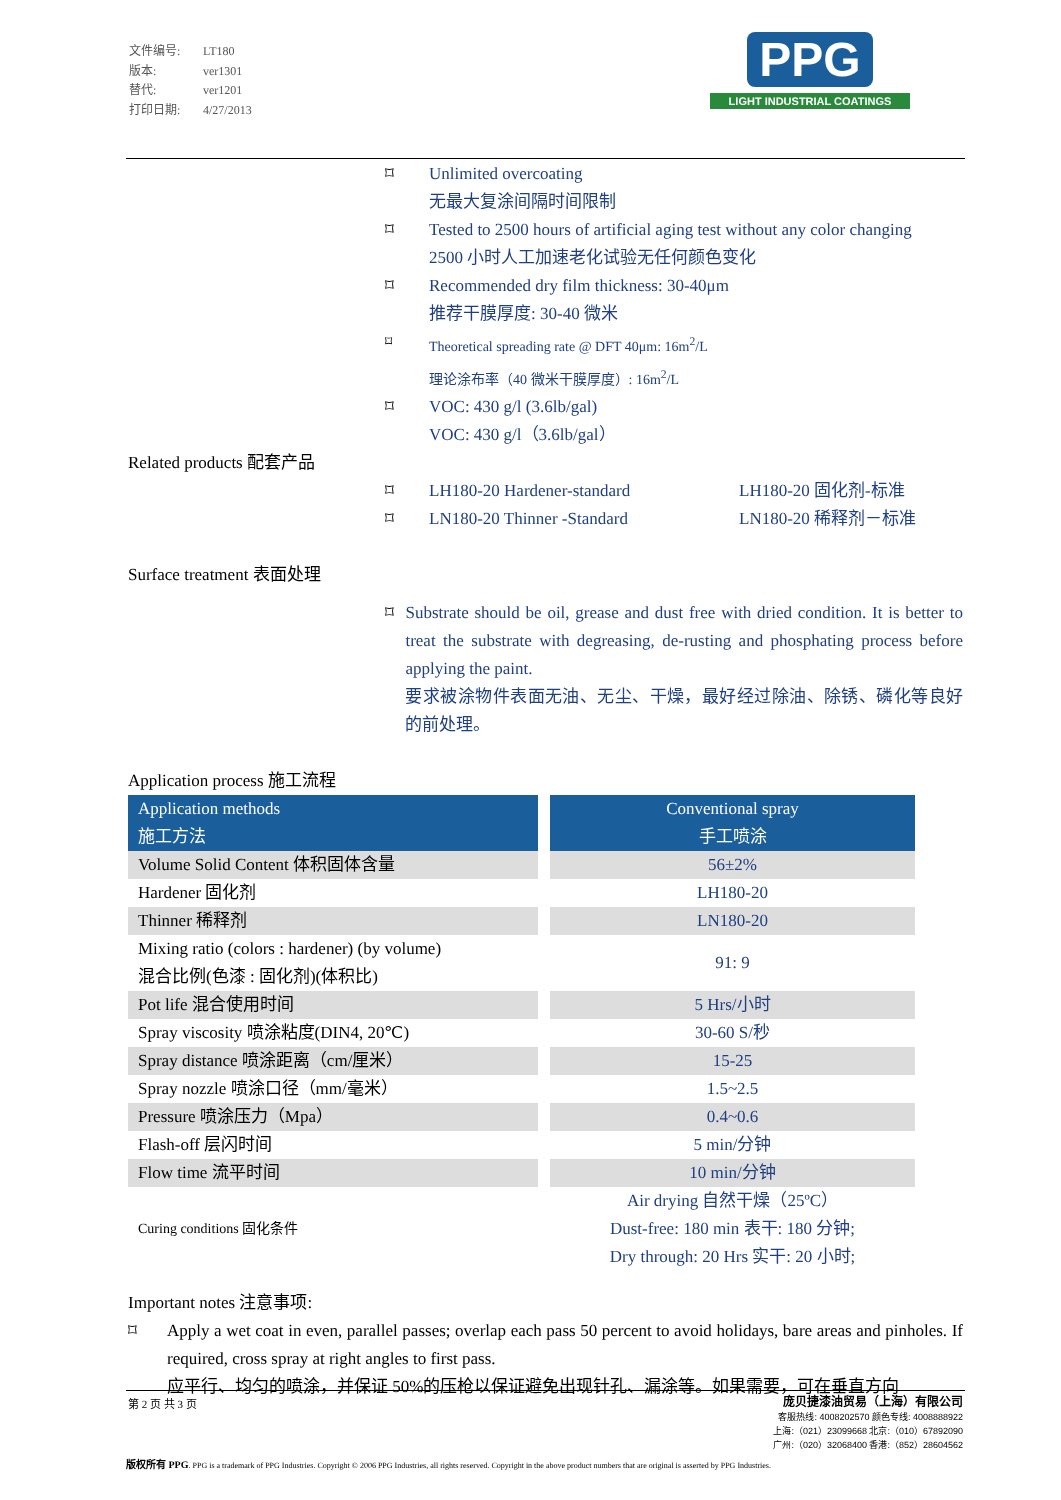文件编号: LT180
版本: ver1301
替代: ver1201
打印日期: 4/27/2013
PPG
LIGHT INDUSTRIAL COATINGS
⌑ Unlimited overcoating
无最大复涂间隔时间限制
⌑ Tested to 2500 hours of artificial aging test without any color changing
2500 小时人工加速老化试验无任何颜色变化
⌑ Recommended dry film thickness: 30-40μm
推荐干膜厚度: 30-40 微米
⌑ Theoretical spreading rate @ DFT 40μm: 16m<sup>2</sup>/L
理论涂布率（40 微米干膜厚度）: 16m<sup>2</sup>/L
⌑ VOC: 430 g/l (3.6lb/gal)
VOC: 430 g/l（3.6lb/gal）
Related products 配套产品
⌑ LH180-20 Hardener-standard LH180-20 固化剂-标准
⌑ LN180-20 Thinner -Standard LN180-20 稀释剂－标准
Surface treatment 表面处理
⌑ Substrate should be oil, grease and dust free with dried condition. It is better to treat the substrate with degreasing, de-rusting and phosphating process before applying the paint.
要求被涂物件表面无油、无尘、干燥，最好经过除油、除锈、磷化等良好的前处理。
Application process 施工流程
| Application methods 施工方法 | | Conventional spray 手工喷涂 |
| Volume Solid Content 体积固体含量 | | 56±2% |
| Hardener 固化剂 | | LH180-20 |
| Thinner 稀释剂 | | LN180-20 |
| Mixing ratio (colors : hardener) (by volume) 混合比例(色漆 : 固化剂)(体积比) | | 91: 9 |
| Pot life 混合使用时间 | | 5 Hrs/小时 |
| Spray viscosity 喷涂粘度(DIN4, 20℃) | | 30-60 S/秒 |
| Spray distance 喷涂距离（cm/厘米） | | 15-25 |
| Spray nozzle 喷涂口径（mm/毫米） | | 1.5~2.5 |
| Pressure 喷涂压力（Mpa） | | 0.4~0.6 |
| Flash-off 层闪时间 | | 5 min/分钟 |
| Flow time 流平时间 | | 10 min/分钟 |
| Curing conditions 固化条件 | | Air drying 自然干燥（25ºC） Dust-free: 180 min 表干: 180 分钟; Dry through: 20 Hrs 实干: 20 小时; |
Important notes 注意事项:
⌑ Apply a wet coat in even, parallel passes; overlap each pass 50 percent to avoid holidays, bare areas and pinholes. If required, cross spray at right angles to first pass.
应平行、均匀的喷涂，并保证 50%的压枪以保证避免出现针孔、漏涂等。如果需要，可在垂直方向
第 2 页 共 3 页
庞贝捷漆油贸易（上海）有限公司
客服热线: 4008202570 颜色专线: 4008888922
上海:（021）23099668 北京:（010）67892090
广州:（020）32068400 香港:（852）28604562
版权所有 PPG. PPG is a trademark of PPG Industries. Copyright © 2006 PPG Industries, all rights reserved. Copyright in the above product numbers that are original is asserted by PPG Industries.